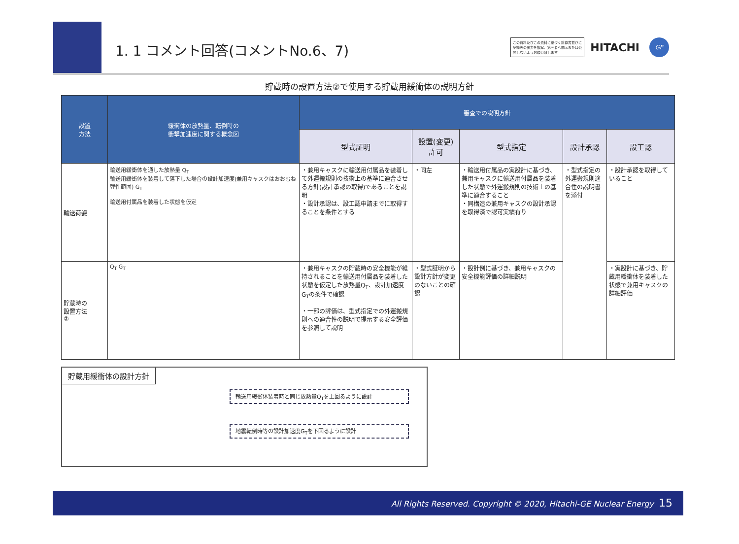1. 1 コメント回答(コメントNo.6、7)
この資料及びこの資料に基づく計算書並びに記録等の出力を複写、第三者へ開示または公開しないようお願い致します
HITACHI
GE
貯蔵時の設置方法②で使用する貯蔵用緩衝体の説明方針
| 設置 方法 | 緩衝体の放熱量、転倒時の 衝撃加速度に関する概念図 | 審査での説明方針 | | | | |
| --- | --- | --- | --- | --- | --- | --- |
| | | 型式証明 | 設置(変更) 許可 | 型式指定 | 設計承認 | 設工認 |
| 輸送荷姿 | 輸送用緩衝体を通した放熱量 Q<sub>T</sub> 輸送用緩衝体を装着して落下した場合の設計加速度(兼用キャスクはおおむね弾性範囲) G<sub>T</sub> 輸送用付属品を装着した状態を仮定 | ・兼用キャスクに輸送用付属品を装着して外運搬規則の技術上の基準に適合させる方針(設計承認の取得)であることを説明 ・設計承認は、設工認申請までに取得することを条件とする | ・同左 | ・輸送用付属品の実設計に基づき、兼用キャスクに輸送用付属品を装着した状態で外運搬規則の技術上の基準に適合すること ・同構造の兼用キャスクの設計承認を取得済で認可実績有り | ・型式指定の外運搬規則適合性の説明書を添付 | ・設計承認を取得していること |
| 貯蔵時の 設置方法 ② | Q<sub>T</sub> G<sub>T</sub> | ・兼用キャスクの貯蔵時の安全機能が維持されることを輸送用付属品を装着した状態を仮定した放熱量Q<sub>T</sub>、設計加速度G<sub>T</sub>の条件で確認 ・一部の評価は、型式指定での外運搬規則への適合性の説明で提示する安全評価を参照して説明 | ・型式証明から設計方針が変更のないことの確認 | ・設計例に基づき、兼用キャスクの安全機能評価の詳細説明 | | ・実設計に基づき、貯蔵用緩衝体を装着した状態で兼用キャスクの詳細評価 |
貯蔵用緩衝体の設計方針
輸送用緩衝体装着時と同じ放熱量Q<sub>T</sub>を上回るように設計
地震転倒時等の設計加速度G<sub>T</sub>を下回るように設計
All Rights Reserved. Copyright © 2020, Hitachi-GE Nuclear Energy 15